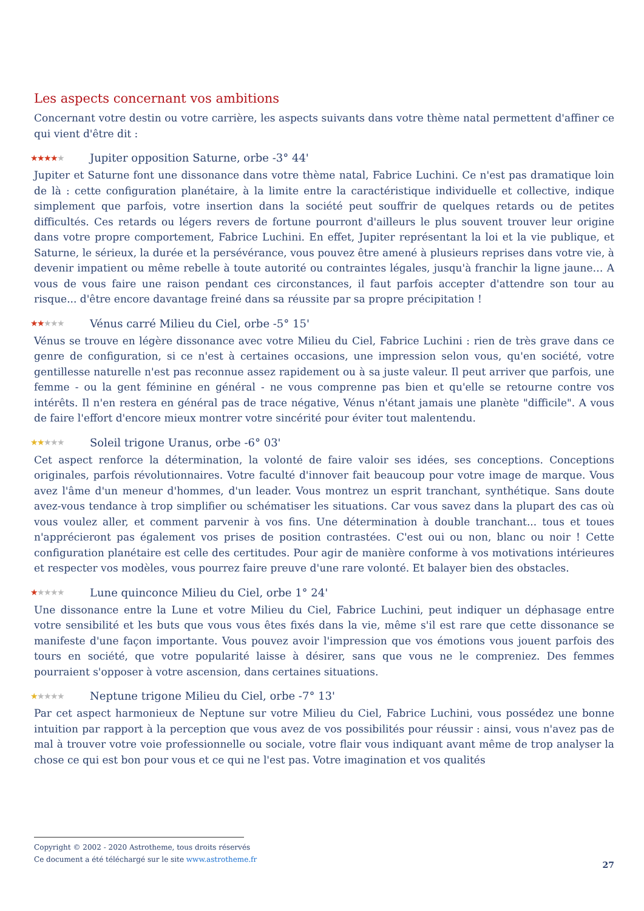Les aspects concernant vos ambitions
Concernant votre destin ou votre carrière, les aspects suivants dans votre thème natal permettent d'affiner ce qui vient d'être dit :
★★★★★ Jupiter opposition Saturne, orbe -3° 44'
Jupiter et Saturne font une dissonance dans votre thème natal, Fabrice Luchini. Ce n'est pas dramatique loin de là : cette configuration planétaire, à la limite entre la caractéristique individuelle et collective, indique simplement que parfois, votre insertion dans la société peut souffrir de quelques retards ou de petites difficultés. Ces retards ou légers revers de fortune pourront d'ailleurs le plus souvent trouver leur origine dans votre propre comportement, Fabrice Luchini. En effet, Jupiter représentant la loi et la vie publique, et Saturne, le sérieux, la durée et la persévérance, vous pouvez être amené à plusieurs reprises dans votre vie, à devenir impatient ou même rebelle à toute autorité ou contraintes légales, jusqu'à franchir la ligne jaune… A vous de vous faire une raison pendant ces circonstances, il faut parfois accepter d'attendre son tour au risque... d'être encore davantage freiné dans sa réussite par sa propre précipitation !
★★★★★ Vénus carré Milieu du Ciel, orbe -5° 15'
Vénus se trouve en légère dissonance avec votre Milieu du Ciel, Fabrice Luchini : rien de très grave dans ce genre de configuration, si ce n'est à certaines occasions, une impression selon vous, qu'en société, votre gentillesse naturelle n'est pas reconnue assez rapidement ou à sa juste valeur. Il peut arriver que parfois, une femme - ou la gent féminine en général - ne vous comprenne pas bien et qu'elle se retourne contre vos intérêts. Il n'en restera en général pas de trace négative, Vénus n'étant jamais une planète "difficile". A vous de faire l'effort d'encore mieux montrer votre sincérité pour éviter tout malentendu.
★★★★★ Soleil trigone Uranus, orbe -6° 03'
Cet aspect renforce la détermination, la volonté de faire valoir ses idées, ses conceptions. Conceptions originales, parfois révolutionnaires. Votre faculté d'innover fait beaucoup pour votre image de marque. Vous avez l'âme d'un meneur d'hommes, d'un leader. Vous montrez un esprit tranchant, synthétique. Sans doute avez-vous tendance à trop simplifier ou schématiser les situations. Car vous savez dans la plupart des cas où vous voulez aller, et comment parvenir à vos fins. Une détermination à double tranchant... tous et toues n'apprécieront pas également vos prises de position contrastées. C'est oui ou non, blanc ou noir ! Cette configuration planétaire est celle des certitudes. Pour agir de manière conforme à vos motivations intérieures et respecter vos modèles, vous pourrez faire preuve d'une rare volonté. Et balayer bien des obstacles.
★★★★★ Lune quinconce Milieu du Ciel, orbe 1° 24'
Une dissonance entre la Lune et votre Milieu du Ciel, Fabrice Luchini, peut indiquer un déphasage entre votre sensibilité et les buts que vous vous êtes fixés dans la vie, même s'il est rare que cette dissonance se manifeste d'une façon importante. Vous pouvez avoir l'impression que vos émotions vous jouent parfois des tours en société, que votre popularité laisse à désirer, sans que vous ne le compreniez. Des femmes pourraient s'opposer à votre ascension, dans certaines situations.
★★★★★ Neptune trigone Milieu du Ciel, orbe -7° 13'
Par cet aspect harmonieux de Neptune sur votre Milieu du Ciel, Fabrice Luchini, vous possédez une bonne intuition par rapport à la perception que vous avez de vos possibilités pour réussir : ainsi, vous n'avez pas de mal à trouver votre voie professionnelle ou sociale, votre flair vous indiquant avant même de trop analyser la chose ce qui est bon pour vous et ce qui ne l'est pas. Votre imagination et vos qualités
Copyright © 2002 - 2020 Astrotheme, tous droits réservés
Ce document a été téléchargé sur le site www.astrotheme.fr
27